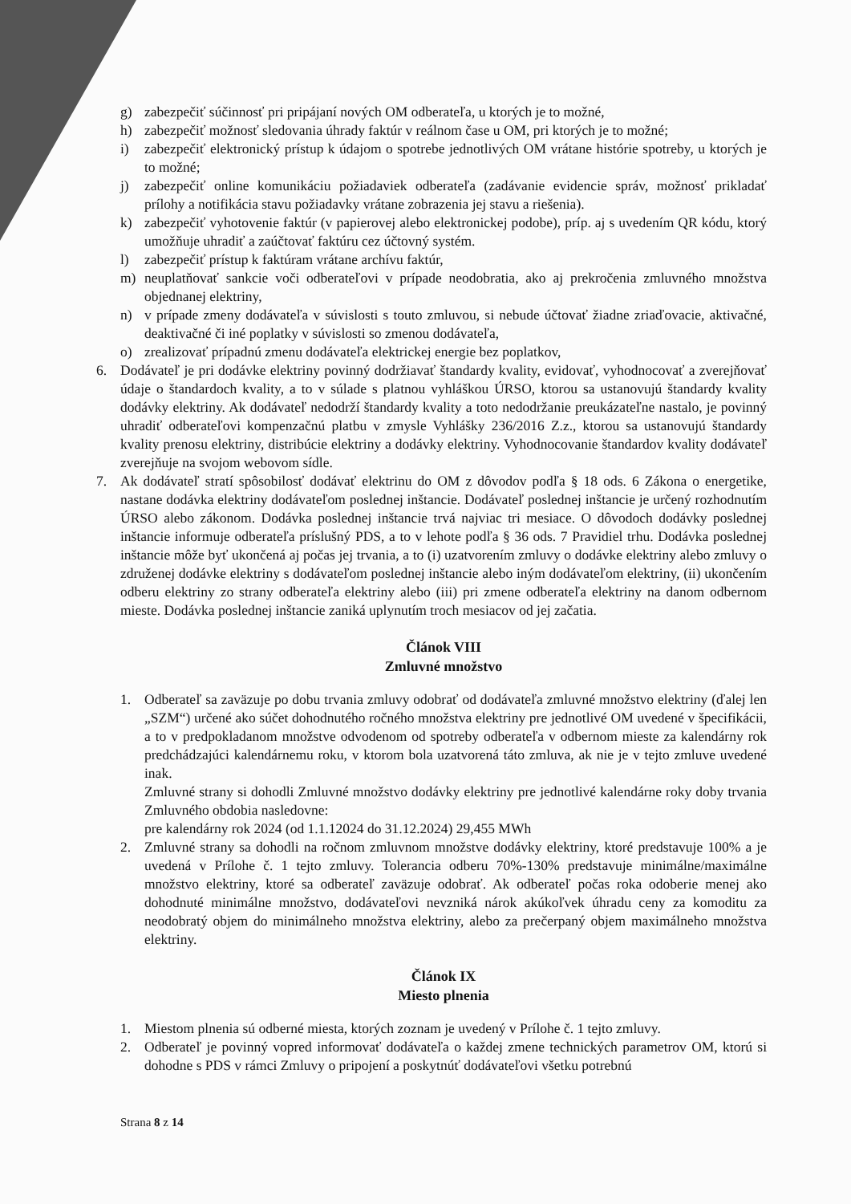g) zabezpečiť súčinnosť pri pripájaní nových OM odberateľa, u ktorých je to možné,
h) zabezpečiť možnosť sledovania úhrady faktúr v reálnom čase u OM, pri ktorých je to možné;
i) zabezpečiť elektronický prístup k údajom o spotrebe jednotlivých OM vrátane histórie spotreby, u ktorých je to možné;
j) zabezpečiť online komunikáciu požiadaviek odberateľa (zadávanie evidencie správ, možnosť prikladať prílohy a notifikácia stavu požiadavky vrátane zobrazenia jej stavu a riešenia).
k) zabezpečiť vyhotovenie faktúr (v papierovej alebo elektronickej podobe), príp. aj s uvedením QR kódu, ktorý umožňuje uhradiť a zaúčtovať faktúru cez účtovný systém.
l) zabezpečiť prístup k faktúram vrátane archívu faktúr,
m) neuplatňovať sankcie voči odberateľovi v prípade neodobratia, ako aj prekročenia zmluvného množstva objednanej elektriny,
n) v prípade zmeny dodávateľa v súvislosti s touto zmluvou, si nebude účtovať žiadne zriaďovacie, aktivačné, deaktivačné či iné poplatky v súvislosti so zmenou dodávateľa,
o) zrealizovať prípadnú zmenu dodávateľa elektrickej energie bez poplatkov,
6. Dodávateľ je pri dodávke elektriny povinný dodržiavať štandardy kvality, evidovať, vyhodnocovať a zverejňovať údaje o štandardoch kvality, a to v súlade s platnou vyhláškou ÚRSO, ktorou sa ustanovujú štandardy kvality dodávky elektriny. Ak dodávateľ nedodrží štandardy kvality a toto nedodržanie preukázateľne nastalo, je povinný uhradiť odberateľovi kompenzačnú platbu v zmysle Vyhlášky 236/2016 Z.z., ktorou sa ustanovujú štandardy kvality prenosu elektriny, distribúcie elektriny a dodávky elektriny. Vyhodnocovanie štandardov kvality dodávateľ zverejňuje na svojom webovom sídle.
7. Ak dodávateľ stratí spôsobilosť dodávať elektrinu do OM z dôvodov podľa § 18 ods. 6 Zákona o energetike, nastane dodávka elektriny dodávateľom poslednej inštancie. Dodávateľ poslednej inštancie je určený rozhodnutím ÚRSO alebo zákonom. Dodávka poslednej inštancie trvá najviac tri mesiace. O dôvodoch dodávky poslednej inštancie informuje odberateľa príslušný PDS, a to v lehote podľa § 36 ods. 7 Pravidiel trhu. Dodávka poslednej inštancie môže byť ukončená aj počas jej trvania, a to (i) uzatvorením zmluvy o dodávke elektriny alebo zmluvy o združenej dodávke elektriny s dodávateľom poslednej inštancie alebo iným dodávateľom elektriny, (ii) ukončením odberu elektriny zo strany odberateľa elektriny alebo (iii) pri zmene odberateľa elektriny na danom odbernom mieste. Dodávka poslednej inštancie zaniká uplynutím troch mesiacov od jej začatia.
Článok VIII
Zmluvné množstvo
1. Odberateľ sa zaväzuje po dobu trvania zmluvy odobrať od dodávateľa zmluvné množstvo elektriny (ďalej len „SZM“) určené ako súčet dohodnutého ročného množstva elektriny pre jednotlivé OM uvedené v špecifikácii, a to v predpokladanom množstve odvodenom od spotreby odberateľa v odbernom mieste za kalendárny rok predchádzajúci kalendárnemu roku, v ktorom bola uzatvorená táto zmluva, ak nie je v tejto zmluve uvedené inak.
Zmluvné strany si dohodli Zmluvné množstvo dodávky elektriny pre jednotlivé kalendárne roky doby trvania Zmluvného obdobia nasledovne:
pre kalendárny rok 2024 (od 1.1.12024 do 31.12.2024) 29,455 MWh
2. Zmluvné strany sa dohodli na ročnom zmluvnom množstve dodávky elektriny, ktoré predstavuje 100% a je uvedená v Prílohe č. 1 tejto zmluvy. Tolerancia odberu 70%-130% predstavuje minimálne/maximálne množstvo elektriny, ktoré sa odberateľ zaväzuje odobrať. Ak odberateľ počas roka odoberie menej ako dohodnuté minimálne množstvo, dodávateľovi nevzniká nárok akúkoľvek úhradu ceny za komoditu za neodobratý objem do minimálneho množstva elektriny, alebo za prečerpaný objem maximálneho množstva elektriny.
Článok IX
Miesto plnenia
1. Miestom plnenia sú odberné miesta, ktorých zoznam je uvedený v Prílohe č. 1 tejto zmluvy.
2. Odberateľ je povinný vopred informovať dodávateľa o každej zmene technických parametrov OM, ktorú si dohodne s PDS v rámci Zmluvy o pripojení a poskytnúť dodávateľovi všetku potrebnú
Strana 8 z 14